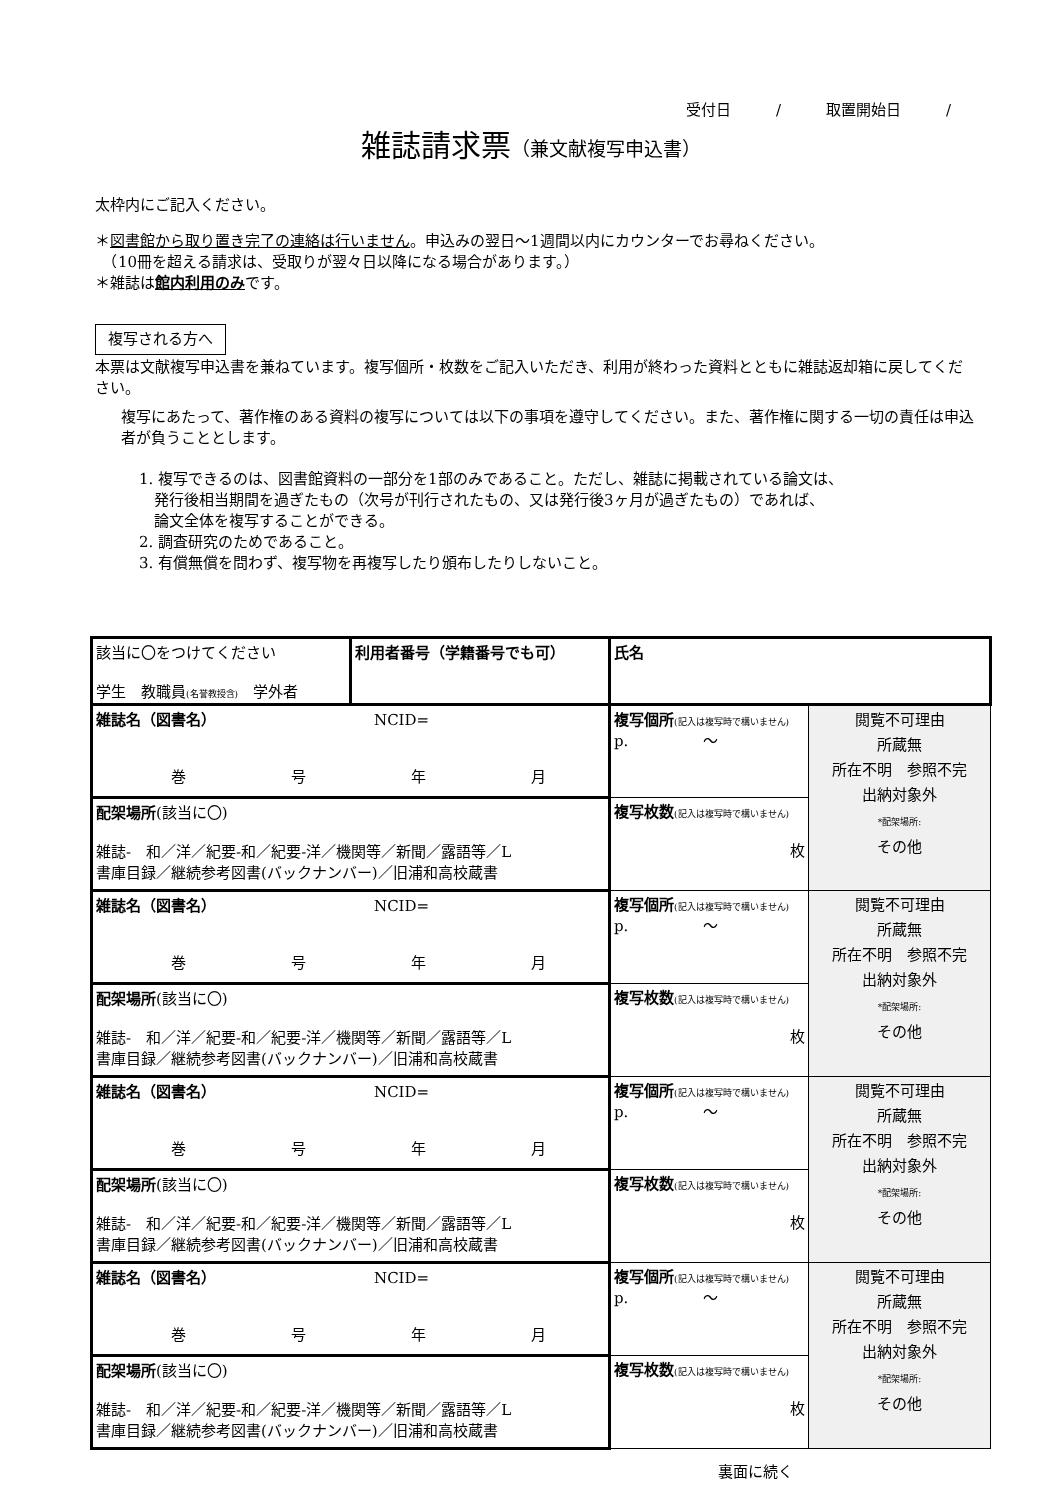受付日　　　/　　　取置開始日　　　/
雑誌請求票（兼文献複写申込書）
太枠内にご記入ください。
＊図書館から取り置き完了の連絡は行いません。申込みの翌日～1週間以内にカウンターでお尋ねください。
　（10冊を超える請求は、受取りが翌々日以降になる場合があります。）
＊雑誌は館内利用のみです。
複写される方へ
本票は文献複写申込書を兼ねています。複写個所・枚数をご記入いただき、利用が終わった資料とともに雑誌返却箱に戻してください。
複写にあたって、著作権のある資料の複写については以下の事項を遵守してください。また、著作権に関する一切の責任は申込者が負うこととします。
1. 複写できるのは、図書館資料の一部分を1部のみであること。ただし、雑誌に掲載されている論文は、
　発行後相当期間を過ぎたもの（次号が刊行されたもの、又は発行後3ヶ月が過ぎたもの）であれば、
　論文全体を複写することができる。
2. 調査研究のためであること。
3. 有償無償を問わず、複写物を再複写したり頒布したりしないこと。
| 該当に〇をつけてください 学生 教職員 (名誉教授含) 学外者 | 利用者番号（学籍番号でも可） | 氏名 | |
| 雑誌名（図書名） NCID= 巻 号 年 月 | | 複写個所 (記入は複写時で構いません) p. ～ | 閲覧不可理由 所蔵無 所在不明 参照不完 出納対象外 *配架場所: その他 |
| 配架場所 (該当に〇) 雑誌- 和／洋／紀要-和／紀要-洋／機関等／新聞／露語等／L 書庫目録／継続参考図書(バックナンバー)／旧浦和高校蔵書 | | 複写枚数 (記入は複写時で構いません) 枚 | |
| 雑誌名（図書名） NCID= 巻 号 年 月 | | 複写個所 (記入は複写時で構いません) p. ～ | 閲覧不可理由 所蔵無 所在不明 参照不完 出納対象外 *配架場所: その他 |
| 配架場所 (該当に〇) 雑誌- 和／洋／紀要-和／紀要-洋／機関等／新聞／露語等／L 書庫目録／継続参考図書(バックナンバー)／旧浦和高校蔵書 | | 複写枚数 (記入は複写時で構いません) 枚 | |
| 雑誌名（図書名） NCID= 巻 号 年 月 | | 複写個所 (記入は複写時で構いません) p. ～ | 閲覧不可理由 所蔵無 所在不明 参照不完 出納対象外 *配架場所: その他 |
| 配架場所 (該当に〇) 雑誌- 和／洋／紀要-和／紀要-洋／機関等／新聞／露語等／L 書庫目録／継続参考図書(バックナンバー)／旧浦和高校蔵書 | | 複写枚数 (記入は複写時で構いません) 枚 | |
| 雑誌名（図書名） NCID= 巻 号 年 月 | | 複写個所 (記入は複写時で構いません) p. ～ | 閲覧不可理由 所蔵無 所在不明 参照不完 出納対象外 *配架場所: その他 |
| 配架場所 (該当に〇) 雑誌- 和／洋／紀要-和／紀要-洋／機関等／新聞／露語等／L 書庫目録／継続参考図書(バックナンバー)／旧浦和高校蔵書 | | 複写枚数 (記入は複写時で構いません) 枚 | |
裏面に続く